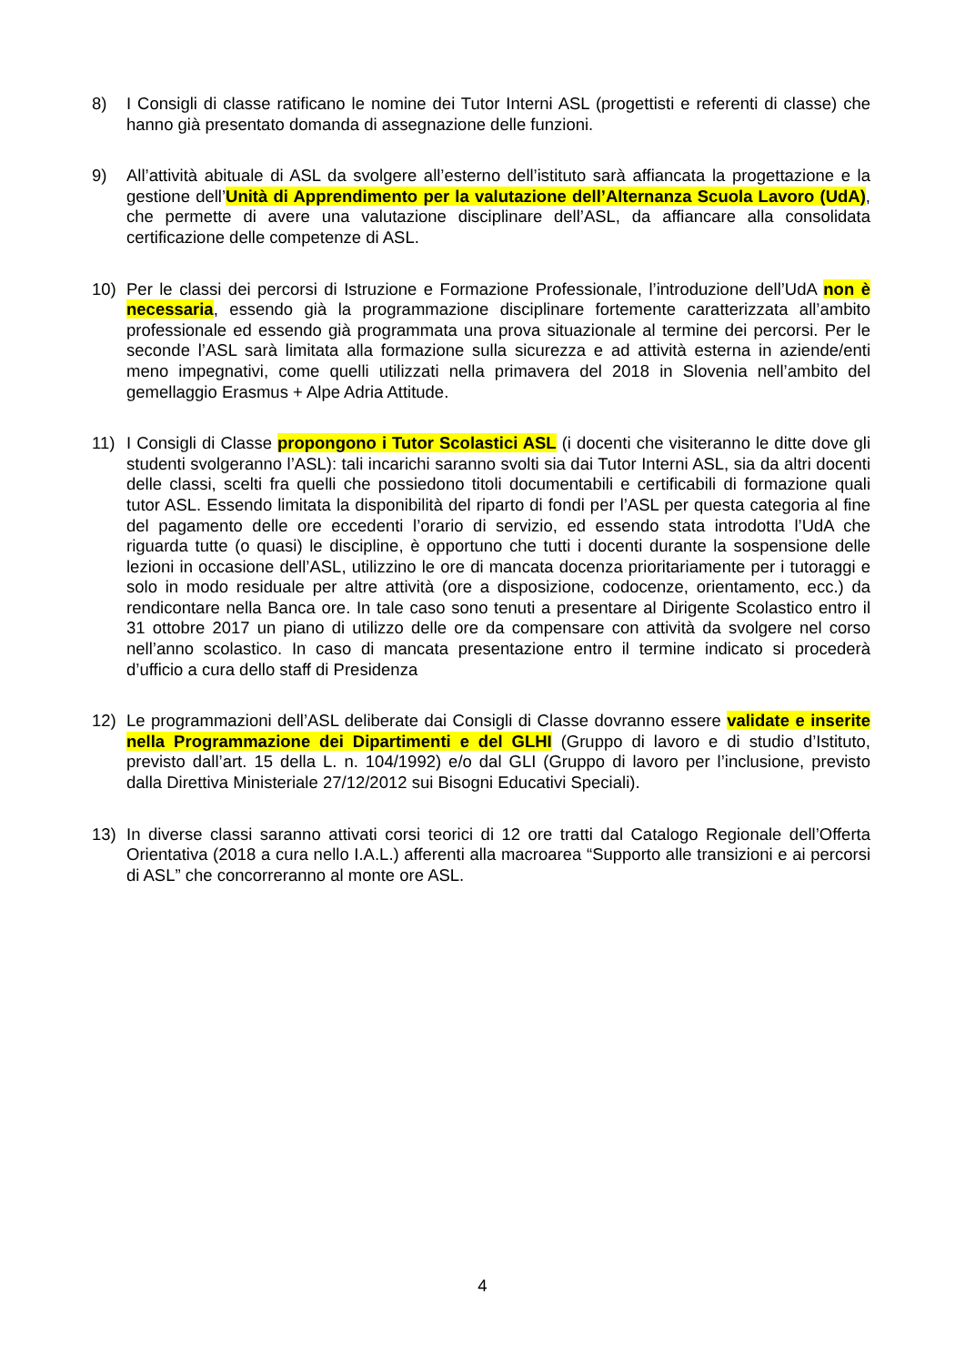8) I Consigli di classe ratificano le nomine dei Tutor Interni ASL (progettisti e referenti di classe) che hanno già presentato domanda di assegnazione delle funzioni.
9) All’attività abituale di ASL da svolgere all’esterno dell’istituto sarà affiancata la progettazione e la gestione dell’Unità di Apprendimento per la valutazione dell’Alternanza Scuola Lavoro (UdA), che permette di avere una valutazione disciplinare dell’ASL, da affiancare alla consolidata certificazione delle competenze di ASL.
10) Per le classi dei percorsi di Istruzione e Formazione Professionale, l’introduzione dell’UdA non è necessaria, essendo già la programmazione disciplinare fortemente caratterizzata all’ambito professionale ed essendo già programmata una prova situazionale al termine dei percorsi. Per le seconde l’ASL sarà limitata alla formazione sulla sicurezza e ad attività esterna in aziende/enti meno impegnativi, come quelli utilizzati nella primavera del 2018 in Slovenia nell’ambito del gemellaggio Erasmus + Alpe Adria Attitude.
11) I Consigli di Classe propongono i Tutor Scolastici ASL (i docenti che visiteranno le ditte dove gli studenti svolgeranno l’ASL): tali incarichi saranno svolti sia dai Tutor Interni ASL, sia da altri docenti delle classi, scelti fra quelli che possiedono titoli documentabili e certificabili di formazione quali tutor ASL. Essendo limitata la disponibilità del riparto di fondi per l’ASL per questa categoria al fine del pagamento delle ore eccedenti l’orario di servizio, ed essendo stata introdotta l’UdA che riguarda tutte (o quasi) le discipline, è opportuno che tutti i docenti durante la sospensione delle lezioni in occasione dell’ASL, utilizzino le ore di mancata docenza prioritariamente per i tutoraggi e solo in modo residuale per altre attività (ore a disposizione, codocenze, orientamento, ecc.) da rendicontare nella Banca ore. In tale caso sono tenuti a presentare al Dirigente Scolastico entro il 31 ottobre 2017 un piano di utilizzo delle ore da compensare con attività da svolgere nel corso nell’anno scolastico. In caso di mancata presentazione entro il termine indicato si procederà d’ufficio a cura dello staff di Presidenza
12) Le programmazioni dell’ASL deliberate dai Consigli di Classe dovranno essere validate e inserite nella Programmazione dei Dipartimenti e del GLHI (Gruppo di lavoro e di studio d’Istituto, previsto dall’art. 15 della L. n. 104/1992) e/o dal GLI (Gruppo di lavoro per l’inclusione, previsto dalla Direttiva Ministeriale 27/12/2012 sui Bisogni Educativi Speciali).
13) In diverse classi saranno attivati corsi teorici di 12 ore tratti dal Catalogo Regionale dell’Offerta Orientativa (2018 a cura nello I.A.L.) afferenti alla macroarea “Supporto alle transizioni e ai percorsi di ASL” che concorreranno al monte ore ASL.
4